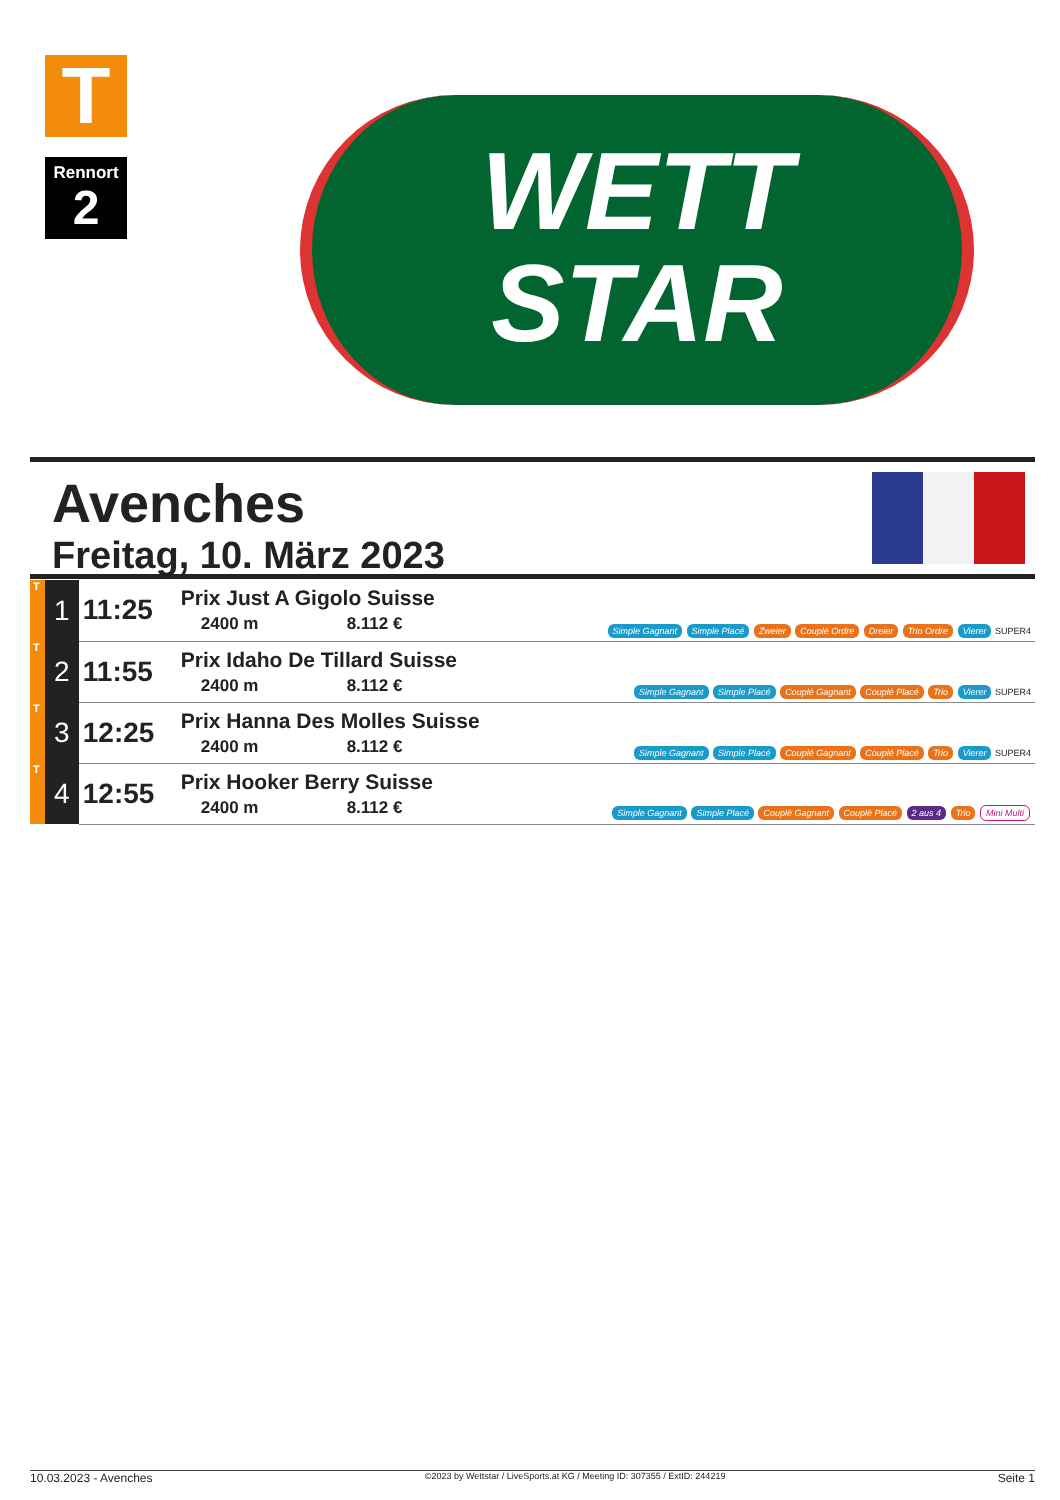T
Rennort
2
WETT
STAR
Avenches
Freitag, 10. März 2023
| T | 1 | 11:25 | Prix Just A Gigolo Suisse 2400 m 8.112 € | Simple Gagnant Simple Placé Zweier Couplé Ordre Dreier Trio Ordre Vierer SUPER4 |
| T | 2 | 11:55 | Prix Idaho De Tillard Suisse 2400 m 8.112 € | Simple Gagnant Simple Placé Couplé Gagnant Couplé Placé Trio Vierer SUPER4 |
| T | 3 | 12:25 | Prix Hanna Des Molles Suisse 2400 m 8.112 € | Simple Gagnant Simple Placé Couplé Gagnant Couplé Placé Trio Vierer SUPER4 |
| T | 4 | 12:55 | Prix Hooker Berry Suisse 2400 m 8.112 € | Simple Gagnant Simple Placé Couplé Gagnant Couplé Placé 2 aus 4 Trio Mini Multi |
10.03.2023 - Avenches ©2023 by Wettstar / LiveSports.at KG / Meeting ID: 307355 / ExtID: 244219 Seite 1